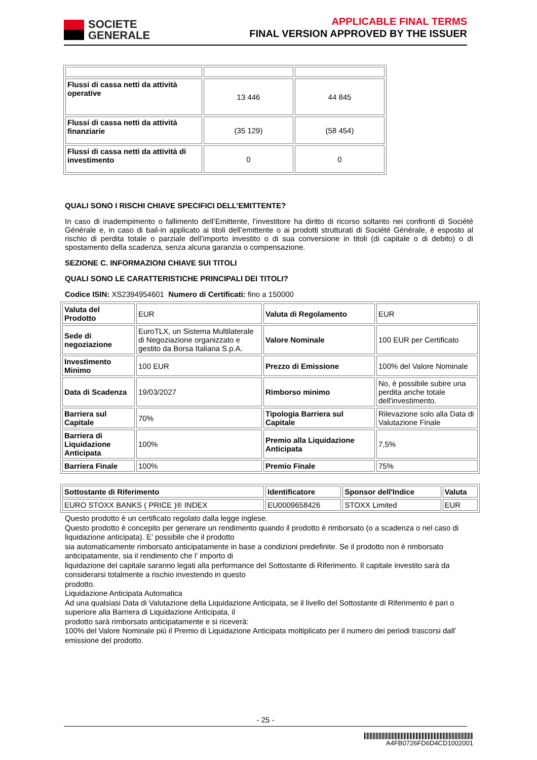SOCIETE
GENERALE
APPLICABLE FINAL TERMS
FINAL VERSION APPROVED BY THE ISSUER
| Flussi di cassa netti da attività operative | 13 446 | 44 845 |
| Flussi di cassa netti da attività finanziarie | (35 129) | (58 454) |
| Flussi di cassa netti da attività di investimento | 0 | 0 |
QUALI SONO I RISCHI CHIAVE SPECIFICI DELL’EMITTENTE?
In caso di inadempimento o fallimento dell’Emittente, l’investitore ha diritto di ricorso soltanto nei confronti di Société Générale e, in caso di bail-in applicato ai titoli dell’emittente o ai prodotti strutturati di Société Générale, è esposto al rischio di perdita totale o parziale dell’importo investito o di sua conversione in titoli (di capitale o di debito) o di spostamento della scadenza, senza alcuna garanzia o compensazione.
SEZIONE C. INFORMAZIONI CHIAVE SUI TITOLI
QUALI SONO LE CARATTERISTICHE PRINCIPALI DEI TITOLI?
Codice ISIN: XS2394954601 Numero di Certificati: fino a 150000
| Valuta del Prodotto | EUR | Valuta di Regolamento | EUR |
| Sede di negoziazione | EuroTLX, un Sistema Multilaterale di Negoziazione organizzato e gestito da Borsa Italiana S.p.A. | Valore Nominale | 100 EUR per Certificato |
| Investimento Minimo | 100 EUR | Prezzo di Emissione | 100% del Valore Nominale |
| Data di Scadenza | 19/03/2027 | Rimborso minimo | No, è possibile subire una perdita anche totale dell'investimento. |
| Barriera sul Capitale | 70% | Tipologia Barriera sul Capitale | Rilevazione solo alla Data di Valutazione Finale |
| Barriera di Liquidazione Anticipata | 100% | Premio alla Liquidazione Anticipata | 7,5% |
| Barriera Finale | 100% | Premio Finale | 75% |
| Sottostante di Riferimento | Identificatore | Sponsor dell'Indice | Valuta |
| EURO STOXX BANKS ( PRICE )® INDEX | EU0009658426 | STOXX Limited | EUR |
Questo prodotto è un certificato regolato dalla legge inglese.
Questo prodotto è concepito per generare un rendimento quando il prodotto è rimborsato (o a scadenza o nel caso di liquidazione anticipata). E’ possibile che il prodotto
sia automaticamente rimborsato anticipatamente in base a condizioni predefinite. Se il prodotto non è rimborsato anticipatamente, sia il rendimento che l’ importo di
liquidazione del capitale saranno legati alla performance del Sottostante di Riferimento. Il capitale investito sarà da considerarsi totalmente a rischio investendo in questo
prodotto.
Liquidazione Anticipata Automatica
Ad una qualsiasi Data di Valutazione della Liquidazione Anticipata, se il livello del Sottostante di Riferimento è pari o superiore alla Barriera di Liquidazione Anticipata, il
prodotto sarà rimborsato anticipatamente e si riceverà:
100% del Valore Nominale più il Premio di Liquidazione Anticipata moltiplicato per il numero dei periodi trascorsi dall’ emissione del prodotto.
- 25 -
A4FB0726FD6D4CD1002001